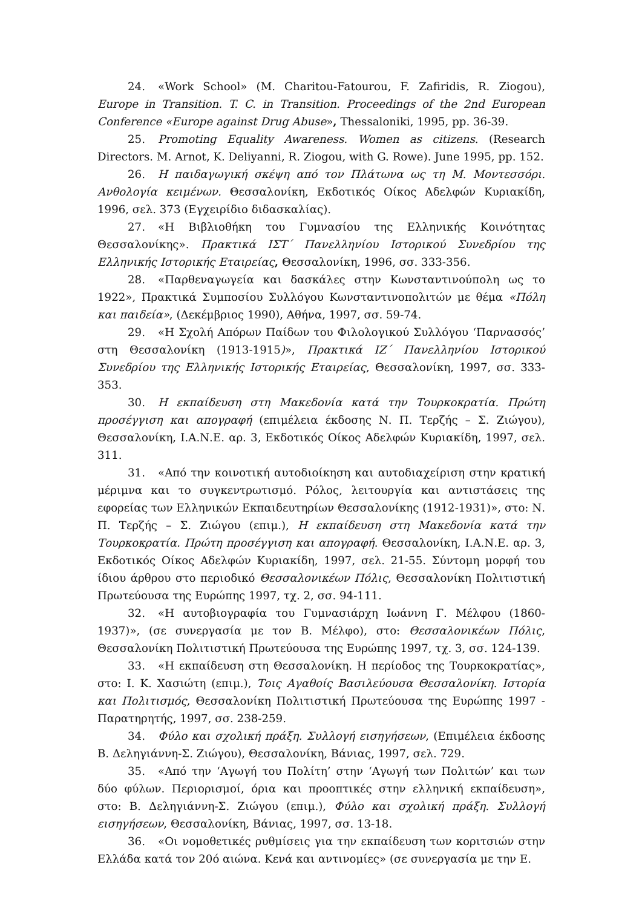24. «Work School» (M. Charitou-Fatourou, F. Zafiridis, R. Ziogou), Europe in Transition. T. C. in Transition. Proceedings of the 2nd European Conference «Europe against Drug Abuse», Thessaloniki, 1995, pp. 36-39.
25. Promoting Equality Awareness. Women as citizens. (Research Directors. M. Arnot, K. Deliyanni, R. Ziogou, with G. Rowe). June 1995, pp. 152.
26. Η παιδαγωγική σκέψη από τον Πλάτωνα ως τη Μ. Μοντεσσόρι. Ανθολογία κειμένων. Θεσσαλονίκη, Εκδοτικός Οίκος Αδελφών Κυριακίδη, 1996, σελ. 373 (Εγχειρίδιο διδασκαλίας).
27. «Η Βιβλιοθήκη του Γυμνασίου της Ελληνικής Κοινότητας Θεσσαλονίκης». Πρακτικά ΙΣΤ΄ Πανελληνίου Ιστορικού Συνεδρίου της Ελληνικής Ιστορικής Εταιρείας, Θεσσαλονίκη, 1996, σσ. 333-356.
28. «Παρθεναγωγεία και δασκάλες στην Κωνσταντινούπολη ως το 1922», Πρακτικά Συμποσίου Συλλόγου Κωνσταντινοπολιτών με θέμα «Πόλη και παιδεία», (Δεκέμβριος 1990), Αθήνα, 1997, σσ. 59-74.
29. «Η Σχολή Απόρων Παίδων του Φιλολογικού Συλλόγου ‘Παρνασσός’ στη Θεσσαλονίκη (1913-1915)», Πρακτικά ΙΖ΄ Πανελληνίου Ιστορικού Συνεδρίου της Ελληνικής Ιστορικής Εταιρείας, Θεσσαλονίκη, 1997, σσ. 333-353.
30. Η εκπαίδευση στη Μακεδονία κατά την Τουρκοκρατία. Πρώτη προσέγγιση και απογραφή (επιμέλεια έκδοσης Ν. Π. Τερζής – Σ. Ζιώγου), Θεσσαλονίκη, Ι.Α.Ν.Ε. αρ. 3, Εκδοτικός Οίκος Αδελφών Κυριακίδη, 1997, σελ. 311.
31. «Από την κοινοτική αυτοδιοίκηση και αυτοδιαχείριση στην κρατική μέριμνα και το συγκεντρωτισμό. Ρόλος, λειτουργία και αντιστάσεις της εφορείας των Ελληνικών Εκπαιδευτηρίων Θεσσαλονίκης (1912-1931)», στο: Ν. Π. Τερζής – Σ. Ζιώγου (επιμ.), Η εκπαίδευση στη Μακεδονία κατά την Τουρκοκρατία. Πρώτη προσέγγιση και απογραφή. Θεσσαλονίκη, Ι.Α.Ν.Ε. αρ. 3, Εκδοτικός Οίκος Αδελφών Κυριακίδη, 1997, σελ. 21-55. Σύντομη μορφή του ίδιου άρθρου στο περιοδικό Θεσσαλονικέων Πόλις, Θεσσαλονίκη Πολιτιστική Πρωτεύουσα της Ευρώπης 1997, τχ. 2, σσ. 94-111.
32. «Η αυτοβιογραφία του Γυμνασιάρχη Ιωάννη Γ. Μέλφου (1860-1937)», (σε συνεργασία με τον Β. Μέλφο), στο: Θεσσαλονικέων Πόλις, Θεσσαλονίκη Πολιτιστική Πρωτεύουσα της Ευρώπης 1997, τχ. 3, σσ. 124-139.
33. «Η εκπαίδευση στη Θεσσαλονίκη. Η περίοδος της Τουρκοκρατίας», στο: Ι. Κ. Χασιώτη (επιμ.), Τοις Αγαθοίς Βασιλεύουσα Θεσσαλονίκη. Ιστορία και Πολιτισμός, Θεσσαλονίκη Πολιτιστική Πρωτεύουσα της Ευρώπης 1997 - Παρατηρητής, 1997, σσ. 238-259.
34. Φύλο και σχολική πράξη. Συλλογή εισηγήσεων, (Επιμέλεια έκδοσης Β. Δεληγιάννη-Σ. Ζιώγου), Θεσσαλονίκη, Βάνιας, 1997, σελ. 729.
35. «Από την ‘Αγωγή του Πολίτη’ στην ‘Αγωγή των Πολιτών’ και των δύο φύλων. Περιορισμοί, όρια και προοπτικές στην ελληνική εκπαίδευση», στο: Β. Δεληγιάννη-Σ. Ζιώγου (επιμ.), Φύλο και σχολική πράξη. Συλλογή εισηγήσεων, Θεσσαλονίκη, Βάνιας, 1997, σσ. 13-18.
36. «Οι νομοθετικές ρυθμίσεις για την εκπαίδευση των κοριτσιών στην Ελλάδα κατά τον 20ό αιώνα. Κενά και αντινομίες» (σε συνεργασία με την Ε.